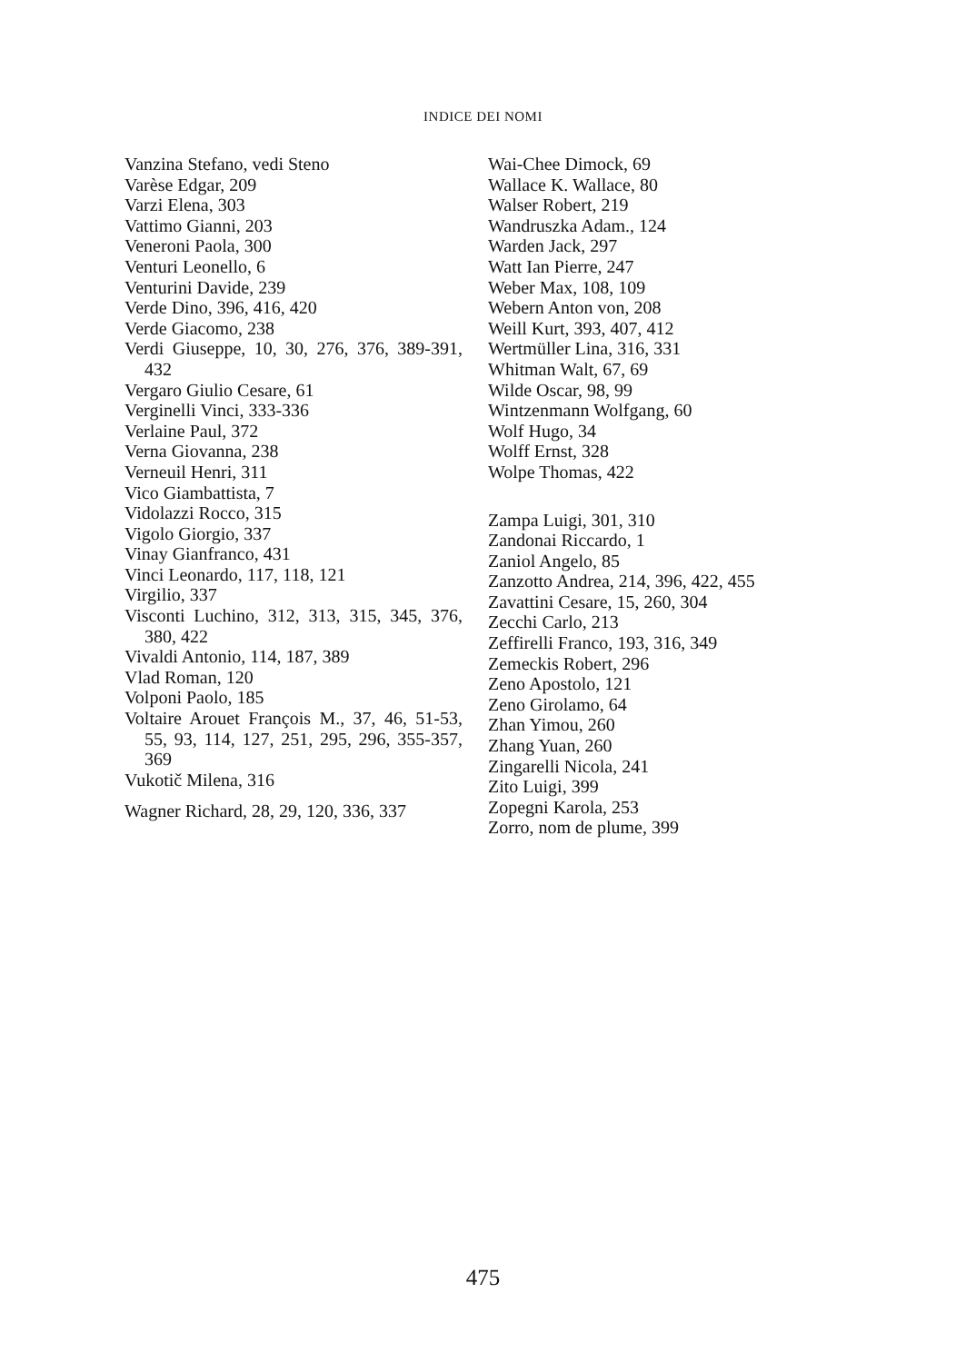INDICE DEI NOMI
Vanzina Stefano, vedi Steno
Varèse Edgar, 209
Varzi Elena, 303
Vattimo Gianni, 203
Veneroni Paola, 300
Venturi Leonello, 6
Venturini Davide, 239
Verde Dino, 396, 416, 420
Verde Giacomo, 238
Verdi Giuseppe, 10, 30, 276, 376, 389-391, 432
Vergaro Giulio Cesare, 61
Verginelli Vinci, 333-336
Verlaine Paul, 372
Verna Giovanna, 238
Verneuil Henri, 311
Vico Giambattista, 7
Vidolazzi Rocco, 315
Vigolo Giorgio, 337
Vinay Gianfranco, 431
Vinci Leonardo, 117, 118, 121
Virgilio, 337
Visconti Luchino, 312, 313, 315, 345, 376, 380, 422
Vivaldi Antonio, 114, 187, 389
Vlad Roman, 120
Volponi Paolo, 185
Voltaire Arouet François M., 37, 46, 51-53, 55, 93, 114, 127, 251, 295, 296, 355-357, 369
Vukotič Milena, 316
Wagner Richard, 28, 29, 120, 336, 337
Wai-Chee Dimock, 69
Wallace K. Wallace, 80
Walser Robert, 219
Wandruszka Adam., 124
Warden Jack, 297
Watt Ian Pierre, 247
Weber Max, 108, 109
Webern Anton von, 208
Weill Kurt, 393, 407, 412
Wertmüller Lina, 316, 331
Whitman Walt, 67, 69
Wilde Oscar, 98, 99
Wintzenmann Wolfgang, 60
Wolf Hugo, 34
Wolff Ernst, 328
Wolpe Thomas, 422
Zampa Luigi, 301, 310
Zandonai Riccardo, 1
Zaniol Angelo, 85
Zanzotto Andrea, 214, 396, 422, 455
Zavattini Cesare, 15, 260, 304
Zecchi Carlo, 213
Zeffirelli Franco, 193, 316, 349
Zemeckis Robert, 296
Zeno Apostolo, 121
Zeno Girolamo, 64
Zhan Yimou, 260
Zhang Yuan, 260
Zingarelli Nicola, 241
Zito Luigi, 399
Zopegni Karola, 253
Zorro, nom de plume, 399
475